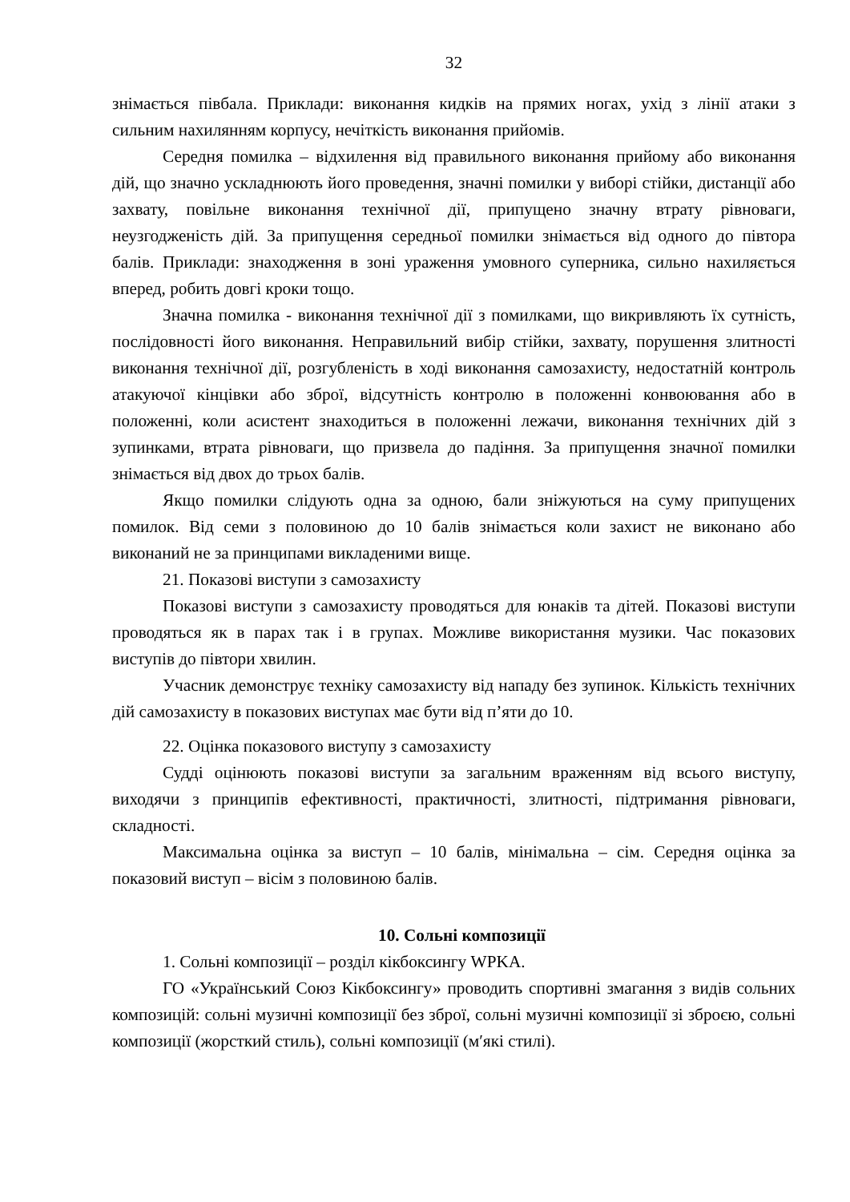32
знімається півбала. Приклади: виконання кидків на прямих ногах, ухід з лінії атаки з сильним нахилянням корпусу, нечіткість виконання прийомів.
Середня помилка – відхилення від правильного виконання прийому або виконання дій, що значно ускладнюють його проведення, значні помилки у виборі стійки, дистанції або захвату, повільне виконання технічної дії, припущено значну втрату рівноваги, неузгодженість дій. За припущення середньої помилки знімається від одного до півтора балів. Приклади: знаходження в зоні ураження умовного суперника, сильно нахиляється вперед, робить довгі кроки тощо.
Значна помилка - виконання технічної дії з помилками, що викривляють їх сутність, послідовності його виконання. Неправильний вибір стійки, захвату, порушення злитності виконання технічної дії, розгубленість в ході виконання самозахисту, недостатній контроль атакуючої кінцівки або зброї, відсутність контролю в положенні конвоювання або в положенні, коли асистент знаходиться в положенні лежачи, виконання технічних дій з зупинками, втрата рівноваги, що призвела до падіння. За припущення значної помилки знімається від двох до трьох балів.
Якщо помилки слідують одна за одною, бали зніжуються на суму припущених помилок. Від семи з половиною до 10 балів знімається коли захист не виконано або виконаний не за принципами викладеними вище.
21. Показові виступи з самозахисту
Показові виступи з самозахисту проводяться для юнаків та дітей. Показові виступи проводяться як в парах так і в групах. Можливе використання музики. Час показових виступів до півтори хвилин.
Учасник демонструє техніку самозахисту від нападу без зупинок. Кількість технічних дій самозахисту в показових виступах має бути від п’яти до 10.
22. Оцінка показового виступу з самозахисту
Судді оцінюють показові виступи за загальним враженням від всього виступу, виходячи з принципів ефективності, практичності, злитності, підтримання рівноваги, складності.
Максимальна оцінка за виступ – 10 балів, мінімальна – сім. Середня оцінка за показовий виступ – вісім з половиною балів.
10. Сольні композиції
1. Сольні композиції – розділ кікбоксингу WPKA.
ГО «Український Союз Кікбоксингу» проводить спортивні змагання з видів сольних композицій: сольні музичні композиції без зброї, сольні музичні композиції зі зброєю, сольні композиції (жорсткий стиль), сольні композиції (м′які стилі).